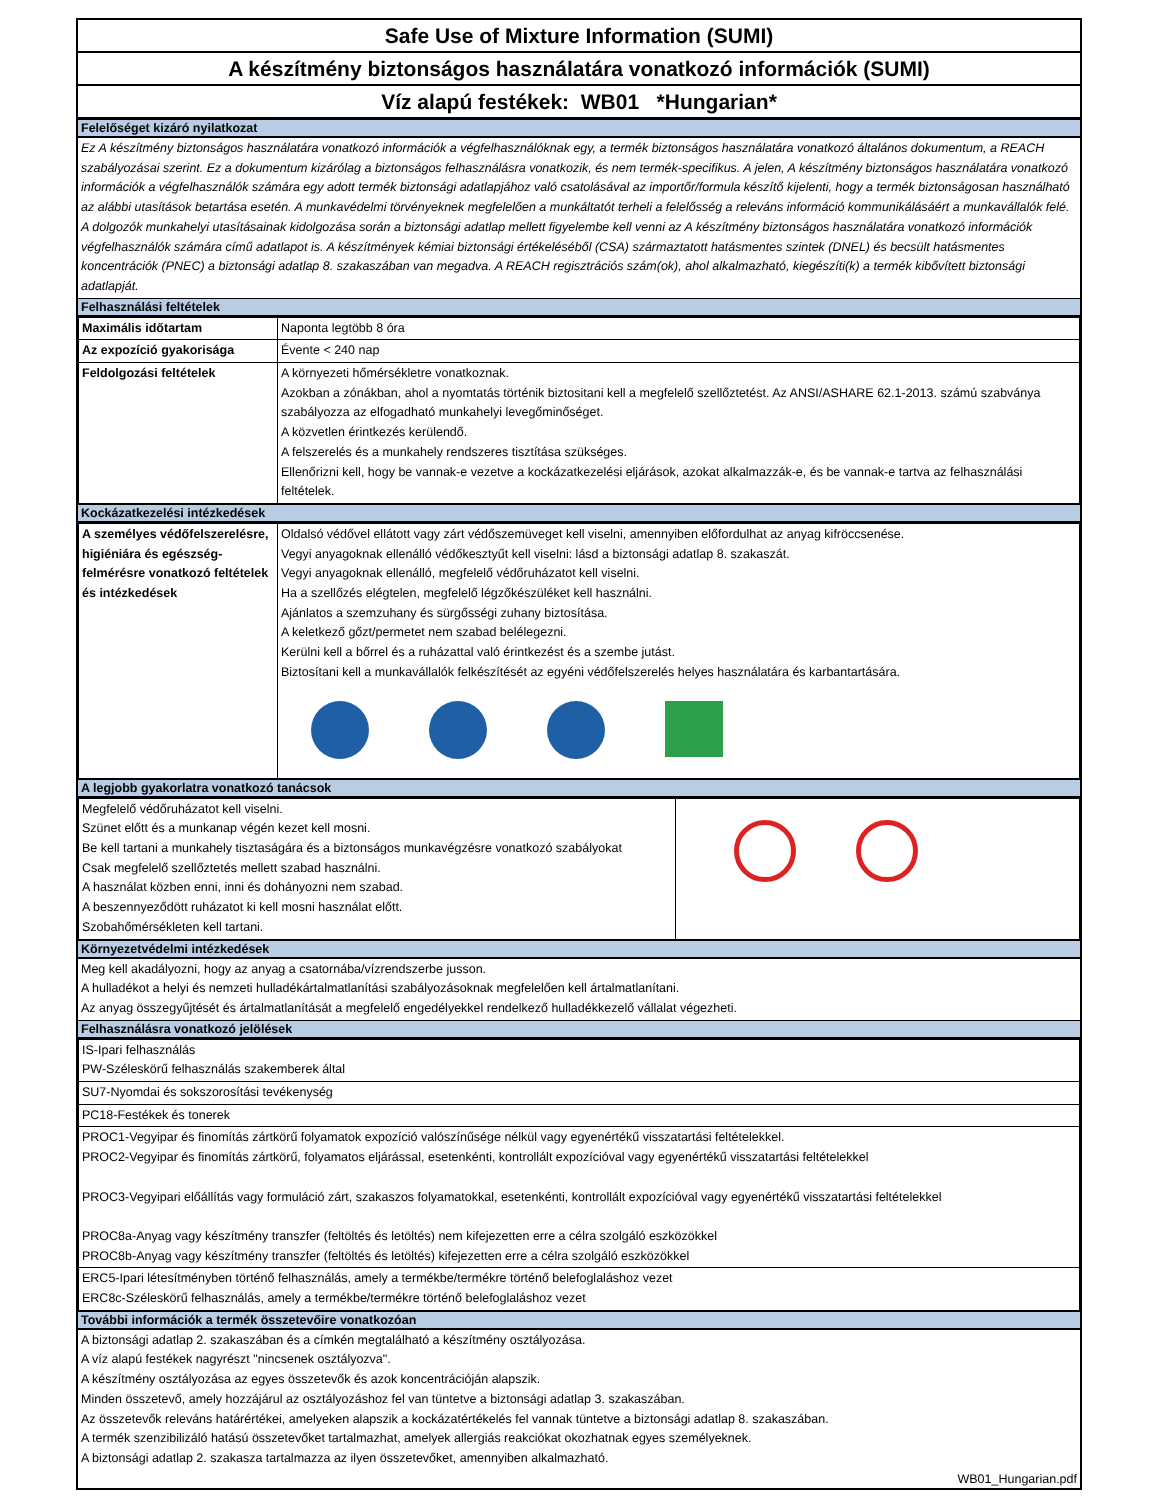Safe Use of Mixture Information (SUMI)
A készítmény biztonságos használatára vonatkozó információk (SUMI)
Víz alapú festékek: WB01 *Hungarian*
Felelőséget kizáró nyilatkozat
Ez A készítmény biztonságos használatára vonatkozó információk a végfelhasználóknak egy, a termék biztonságos használatára vonatkozó általános dokumentum, a REACH szabályozásai szerint. Ez a dokumentum kizárólag a biztonságos felhasználásra vonatkozik, és nem termék-specifikus. A jelen, A készítmény biztonságos használatára vonatkozó információk a végfelhasználók számára egy adott termék biztonsági adatlapjához való csatolásával az importőr/formula készítő kijelenti, hogy a termék biztonságosan használható az alábbi utasítások betartása esetén. A munkavédelmi törvényeknek megfelelően a munkáltatót terheli a felelősség a releváns információ kommunikálásáért a munkavállalók felé. A dolgozók munkahelyi utasításainak kidolgozása során a biztonsági adatlap mellett figyelembe kell venni az A készítmény biztonságos használatára vonatkozó információk végfelhasználók számára című adatlapot is. A készítmények kémiai biztonsági értékeléséből (CSA) származtatott hatásmentes szintek (DNEL) és becsült hatásmentes koncentrációk (PNEC) a biztonsági adatlap 8. szakaszában van megadva. A REACH regisztrációs szám(ok), ahol alkalmazható, kiegészíti(k) a termék kibővített biztonsági adatlapját.
Felhasználási feltételek
| Maximális időtartam | Naponta legtöbb 8 óra |
| Az expozíció gyakorisága | Évente < 240 nap |
| Feldolgozási feltételek | A környezeti hőmérsékletre vonatkoznak. Azokban a zónákban, ahol a nyomtatás történik biztositani kell a megfelelő szellőztetést. Az ANSI/ASHARE 62.1-2013. számú szabványa szabályozza az elfogadható munkahelyi levegőminőséget. A közvetlen érintkezés kerülendő. A felszerelés és a munkahely rendszeres tisztítása szükséges. Ellenőrizni kell, hogy be vannak-e vezetve a kockázatkezelési eljárások, azokat alkalmazzák-e, és be vannak-e tartva az felhasználási feltételek. |
Kockázatkezelési intézkedések
| A személyes védőfelszerelésre, higiéniára és egészség-felmérésre vonatkozó feltételek és intézkedések | Oldalsó védővel ellátott vagy zárt védőszemüveget kell viselni, amennyiben előfordulhat az anyag kifröccsenése. Vegyi anyagoknak ellenálló védőkesztyűt kell viselni: lásd a biztonsági adatlap 8. szakaszát. Vegyi anyagoknak ellenálló, megfelelő védőruházatot kell viselni. Ha a szellőzés elégtelen, megfelelő légzőkészüléket kell használni. Ajánlatos a szemzuhany és sürgősségi zuhany biztosítása. A keletkező gőzt/permetet nem szabad belélegezni. Kerülni kell a bőrrel és a ruházattal való érintkezést és a szembe jutást. Biztosítani kell a munkavállalók felkészítését az egyéni védőfelszerelés helyes használatára és karbantartására. |
A legjobb gyakorlatra vonatkozó tanácsok
| Megfelelő védőruházatot kell viselni. Szünet előtt és a munkanap végén kezet kell mosni. Be kell tartani a munkahely tisztaságára és a biztonságos munkavégzésre vonatkozó szabályokat Csak megfelelő szellőztetés mellett szabad használni. A használat közben enni, inni és dohányozni nem szabad. A beszennyeződött ruházatot ki kell mosni használat előtt. Szobahőmérsékleten kell tartani. | |
Környezetvédelmi intézkedések
Meg kell akadályozni, hogy az anyag a csatornába/vízrendszerbe jusson.
A hulladékot a helyi és nemzeti hulladékártalmatlanítási szabályozásoknak megfelelően kell ártalmatlanítani.
Az anyag összegyűjtését és ártalmatlanítását a megfelelő engedélyekkel rendelkező hulladékkezelő vállalat végezheti.
Felhasználásra vonatkozó jelölések
| IS-Ipari felhasználás PW-Széleskörű felhasználás szakemberek által |
| SU7-Nyomdai és sokszorosítási tevékenység |
| PC18-Festékek és tonerek |
| PROC1-Vegyipar és finomítás zártkörű folyamatok expozíció valószínűsége nélkül vagy egyenértékű visszatartási feltételekkel. PROC2-Vegyipar és finomítás zártkörű, folyamatos eljárással, esetenkénti, kontrollált expozícióval vagy egyenértékű visszatartási feltételekkel PROC3-Vegyipari előállítás vagy formuláció zárt, szakaszos folyamatokkal, esetenkénti, kontrollált expozícióval vagy egyenértékű visszatartási feltételekkel PROC8a-Anyag vagy készítmény transzfer (feltöltés és letöltés) nem kifejezetten erre a célra szolgáló eszközökkel PROC8b-Anyag vagy készítmény transzfer (feltöltés és letöltés) kifejezetten erre a célra szolgáló eszközökkel |
| ERC5-Ipari létesítményben történő felhasználás, amely a termékbe/termékre történő belefoglaláshoz vezet ERC8c-Széleskörű felhasználás, amely a termékbe/termékre történő belefoglaláshoz vezet |
További információk a termék összetevőire vonatkozóan
A biztonsági adatlap 2. szakaszában és a címkén megtalálható a készítmény osztályozása.
A víz alapú festékek nagyrészt "nincsenek osztályozva".
A készítmény osztályozása az egyes összetevők és azok koncentrációján alapszik.
Minden összetevő, amely hozzájárul az osztályozáshoz fel van tüntetve a biztonsági adatlap 3. szakaszában.
Az összetevők releváns határértékei, amelyeken alapszik a kockázatértékelés fel vannak tüntetve a biztonsági adatlap 8. szakaszában.
A termék szenzibilizáló hatású összetevőket tartalmazhat, amelyek allergiás reakciókat okozhatnak egyes személyeknek.
A biztonsági adatlap 2. szakasza tartalmazza az ilyen összetevőket, amennyiben alkalmazható.
WB01_Hungarian.pdf